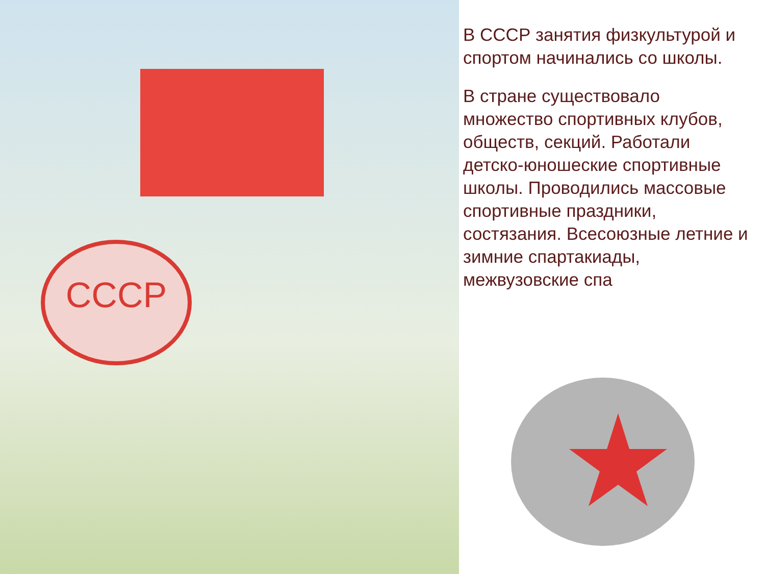СССР
В СССР занятия физкультурой и спортом начинались со школы.
В стране существовало множество спортивных клубов, обществ, секций. Работали детско-юношеские спортивные школы. Проводились массовые спортивные праздники, состязания. Всесоюзные летние и зимние спартакиады, межвузовские спа